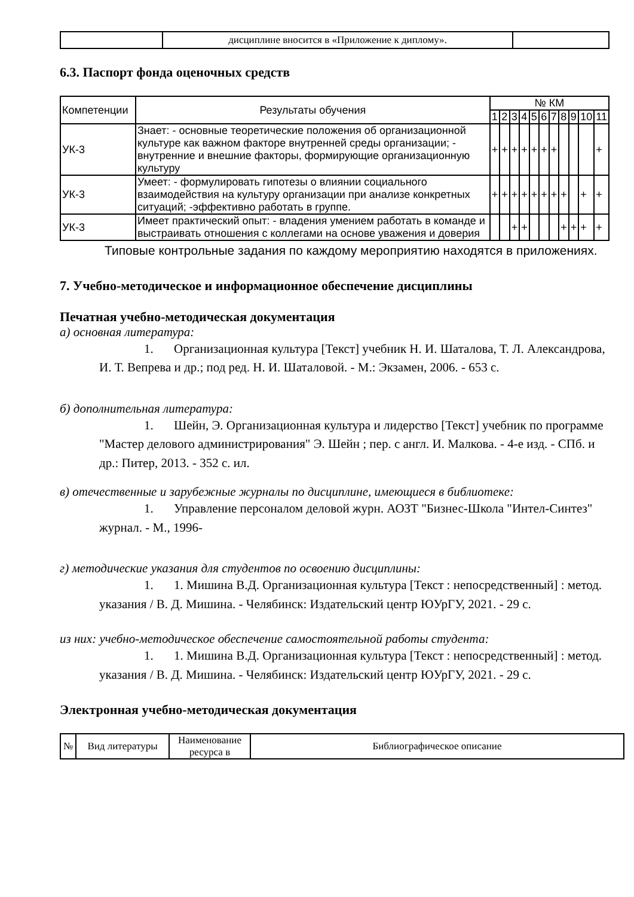| | дисциплине вносится в «Приложение к диплому». | |
6.3. Паспорт фонда оценочных средств
| Компетенции | Результаты обучения | № КМ | | | | | | | | | | |
| | | 1 | 2 | 3 | 4 | 5 | 6 | 7 | 8 | 9 | 10 | 11 |
| УК-3 | Знает: - основные теоретические положения об организационной культуре как важном факторе внутренней среды организации; - внутренние и внешние факторы, формирующие организационную культуру | + | + | + | + | + | + | + | | | | + |
| УК-3 | Умеет: - формулировать гипотезы о влиянии социального взаимодействия на культуру организации при анализе конкретных ситуаций; -эффективно работать в группе. | + | + | + | + | + | + | + | + | | + | + |
| УК-3 | Имеет практический опыт: - владения умением работать в команде и выстраивать отношения с коллегами на основе уважения и доверия | | | + | + | | | | + | + | + | + |
Типовые контрольные задания по каждому мероприятию находятся в приложениях.
7. Учебно-методическое и информационное обеспечение дисциплины
Печатная учебно-методическая документация
а) основная литература:
1. Организационная культура [Текст] учебник Н. И. Шаталова, Т. Л. Александрова, И. Т. Вепрева и др.; под ред. Н. И. Шаталовой. - М.: Экзамен, 2006. - 653 с.
б) дополнительная литература:
1. Шейн, Э. Организационная культура и лидерство [Текст] учебник по программе "Мастер делового администрирования" Э. Шейн ; пер. с англ. И. Малкова. - 4-е изд. - СПб. и др.: Питер, 2013. - 352 с. ил.
в) отечественные и зарубежные журналы по дисциплине, имеющиеся в библиотеке:
1. Управление персоналом деловой журн. АОЗТ "Бизнес-Школа "Интел-Синтез" журнал. - М., 1996-
г) методические указания для студентов по освоению дисциплины:
1. 1. Мишина В.Д. Организационная культура [Текст : непосредственный] : метод. указания / В. Д. Мишина. - Челябинск: Издательский центр ЮУрГУ, 2021. - 29 с.
из них: учебно-методическое обеспечение самостоятельной работы студента:
1. 1. Мишина В.Д. Организационная культура [Текст : непосредственный] : метод. указания / В. Д. Мишина. - Челябинск: Издательский центр ЮУрГУ, 2021. - 29 с.
Электронная учебно-методическая документация
| № | Вид литературы | Наименование ресурса в | Библиографическое описание |